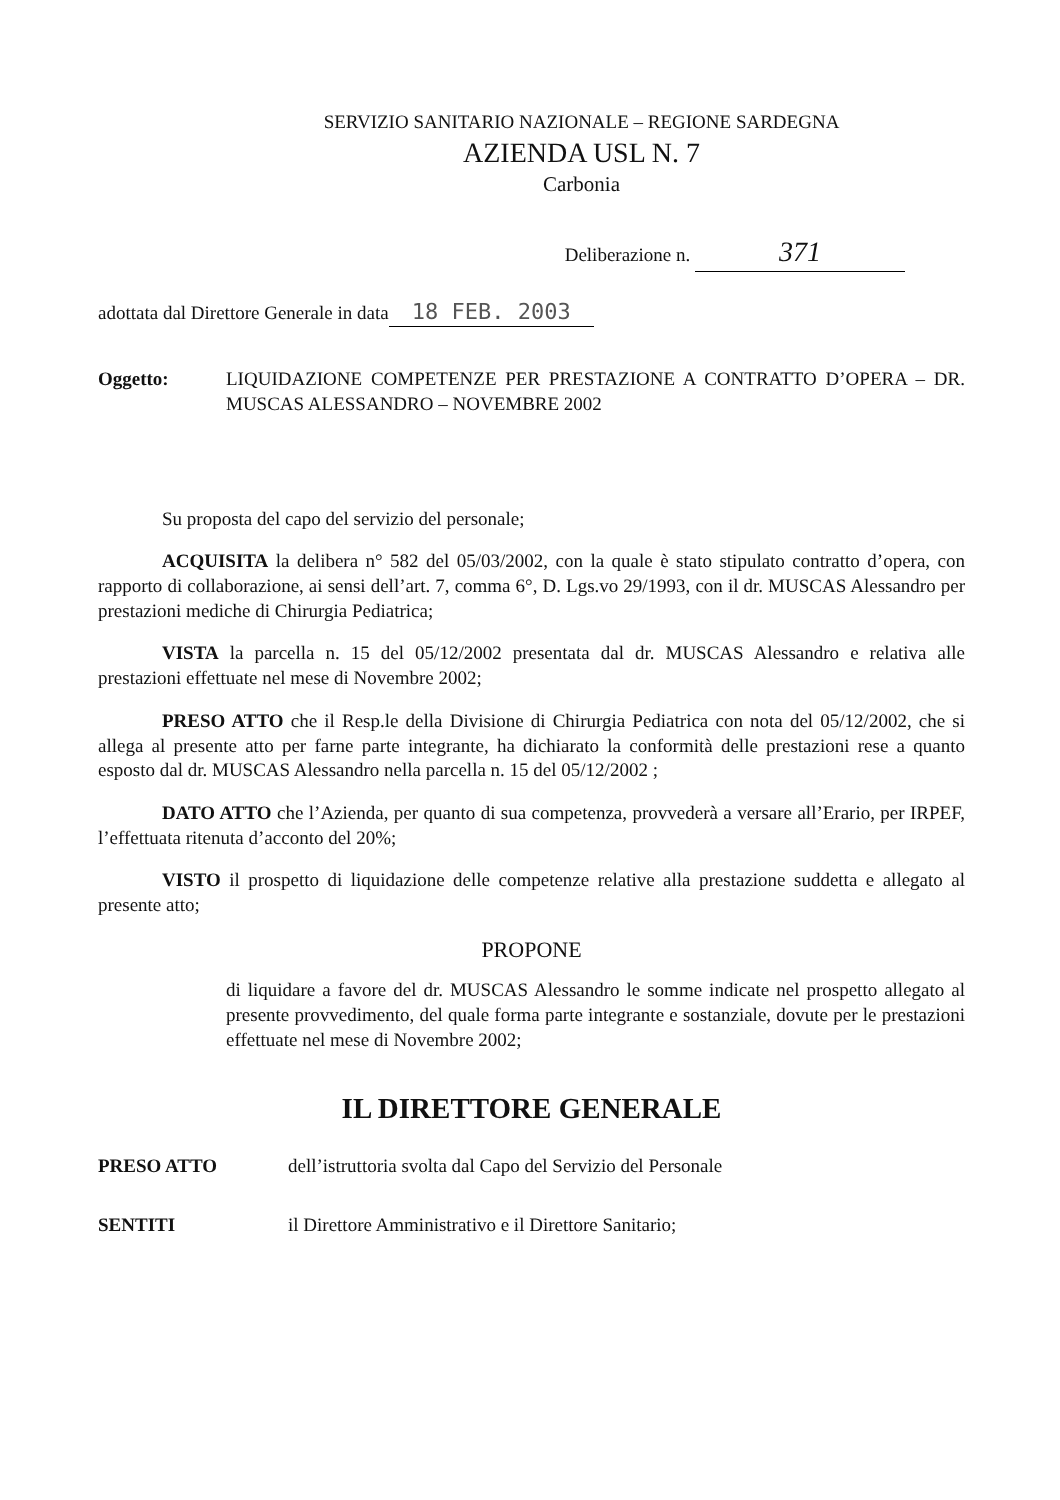SERVIZIO SANITARIO NAZIONALE – REGIONE SARDEGNA
AZIENDA USL N. 7
Carbonia
Deliberazione n. 371
adottata dal Direttore Generale in data 18 FEB. 2003
Oggetto: LIQUIDAZIONE COMPETENZE PER PRESTAZIONE A CONTRATTO D’OPERA – DR. MUSCAS ALESSANDRO – NOVEMBRE 2002
Su proposta del capo del servizio del personale;
ACQUISITA la delibera n° 582 del 05/03/2002, con la quale è stato stipulato contratto d’opera, con rapporto di collaborazione, ai sensi dell’art. 7, comma 6°, D. Lgs.vo 29/1993, con il dr. MUSCAS Alessandro per prestazioni mediche di Chirurgia Pediatrica;
VISTA la parcella n. 15 del 05/12/2002 presentata dal dr. MUSCAS Alessandro e relativa alle prestazioni effettuate nel mese di Novembre 2002;
PRESO ATTO che il Resp.le della Divisione di Chirurgia Pediatrica con nota del 05/12/2002, che si allega al presente atto per farne parte integrante, ha dichiarato la conformità delle prestazioni rese a quanto esposto dal dr. MUSCAS Alessandro nella parcella n. 15 del 05/12/2002 ;
DATO ATTO che l’Azienda, per quanto di sua competenza, provvederà a versare all’Erario, per IRPEF, l’effettuata ritenuta d’acconto del 20%;
VISTO il prospetto di liquidazione delle competenze relative alla prestazione suddetta e allegato al presente atto;
PROPONE
di liquidare a favore del dr. MUSCAS Alessandro le somme indicate nel prospetto allegato al presente provvedimento, del quale forma parte integrante e sostanziale, dovute per le prestazioni effettuate nel mese di Novembre 2002;
IL DIRETTORE GENERALE
PRESO ATTO dell’istruttoria svolta dal Capo del Servizio del Personale
SENTITI il Direttore Amministrativo e il Direttore Sanitario;